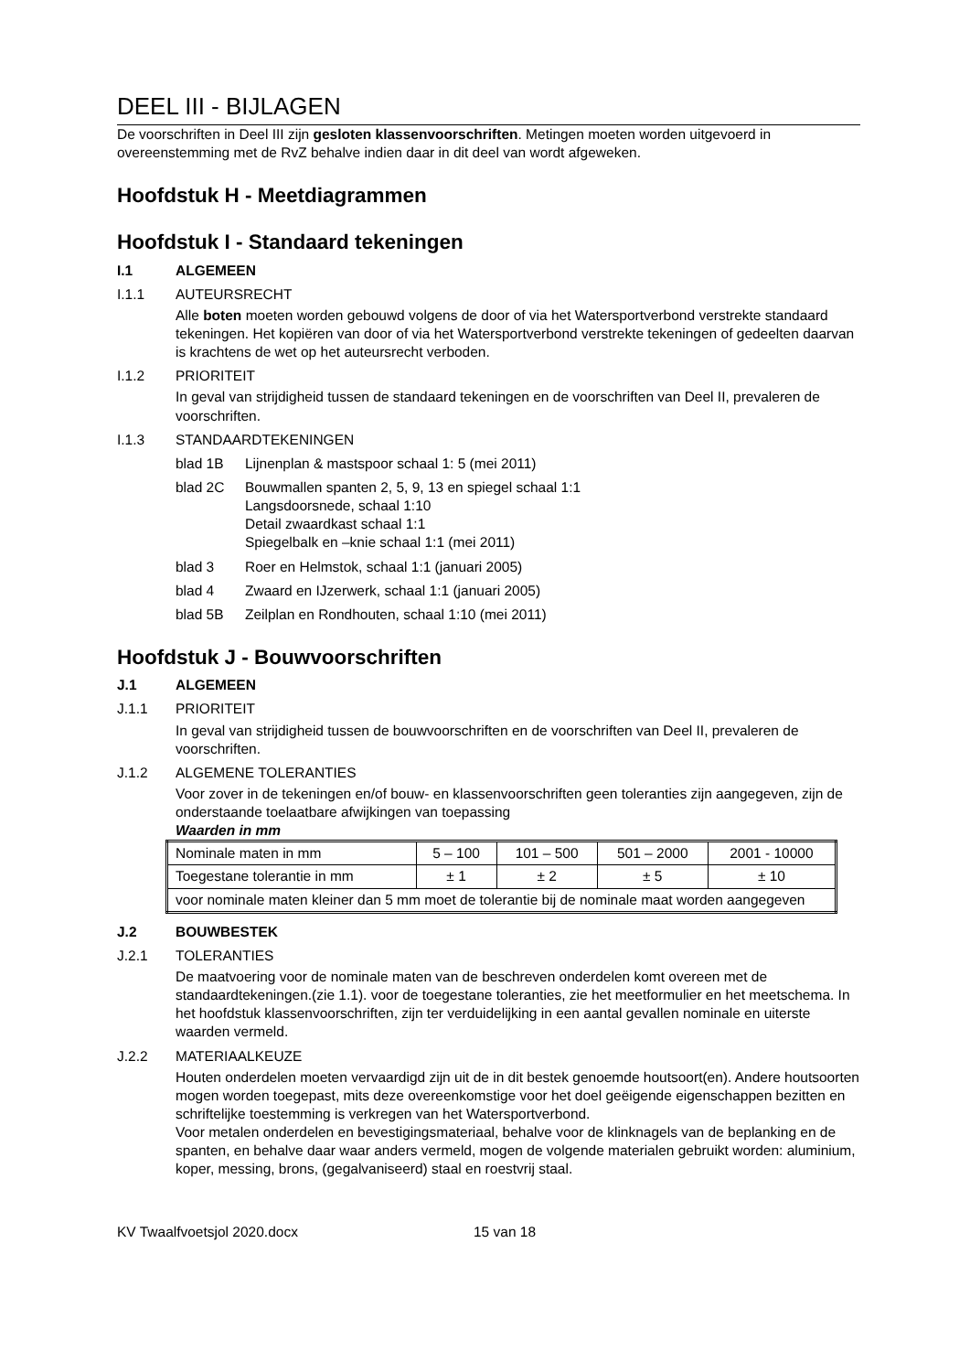DEEL III - BIJLAGEN
De voorschriften in Deel III zijn gesloten klassenvoorschriften. Metingen moeten worden uitgevoerd in overeenstemming met de RvZ behalve indien daar in dit deel van wordt afgeweken.
Hoofdstuk H - Meetdiagrammen
Hoofdstuk I - Standaard tekeningen
I.1 ALGEMEEN
I.1.1 AUTEURSRECHT
Alle boten moeten worden gebouwd volgens de door of via het Watersportverbond verstrekte standaard tekeningen. Het kopiëren van door of via het Watersportverbond verstrekte tekeningen of gedeelten daarvan is krachtens de wet op het auteursrecht verboden.
I.1.2 PRIORITEIT
In geval van strijdigheid tussen de standaard tekeningen en de voorschriften van Deel II, prevaleren de voorschriften.
I.1.3 STANDAARDTEKENINGEN
blad 1B Lijnenplan & mastspoor schaal 1: 5 (mei 2011)
blad 2C Bouwmallen spanten 2, 5, 9, 13 en spiegel schaal 1:1
Langsdoorsnede, schaal 1:10
Detail zwaardkast schaal 1:1
Spiegelbalk en –knie schaal 1:1 (mei 2011)
blad 3 Roer en Helmstok, schaal 1:1 (januari 2005)
blad 4 Zwaard en IJzerwerk, schaal 1:1 (januari 2005)
blad 5B Zeilplan en Rondhouten, schaal 1:10 (mei 2011)
Hoofdstuk J - Bouwvoorschriften
J.1 ALGEMEEN
J.1.1 PRIORITEIT
In geval van strijdigheid tussen de bouwvoorschriften en de voorschriften van Deel II, prevaleren de voorschriften.
J.1.2 ALGEMENE TOLERANTIES
Voor zover in de tekeningen en/of bouw- en klassenvoorschriften geen toleranties zijn aangegeven, zijn de onderstaande toelaatbare afwijkingen van toepassing
Waarden in mm
| Nominale maten in mm | 5 – 100 | 101 – 500 | 501 – 2000 | 2001 - 10000 |
| Toegestane tolerantie in mm | ± 1 | ± 2 | ± 5 | ± 10 |
| voor nominale maten kleiner dan 5 mm moet de tolerantie bij de nominale maat worden aangegeven | | | | |
J.2 BOUWBESTEK
J.2.1 TOLERANTIES
De maatvoering voor de nominale maten van de beschreven onderdelen komt overeen met de standaardtekeningen.(zie 1.1). voor de toegestane toleranties, zie het meetformulier en het meetschema. In het hoofdstuk klassenvoorschriften, zijn ter verduidelijking in een aantal gevallen nominale en uiterste waarden vermeld.
J.2.2 MATERIAALKEUZE
Houten onderdelen moeten vervaardigd zijn uit de in dit bestek genoemde houtsoort(en). Andere houtsoorten mogen worden toegepast, mits deze overeenkomstige voor het doel geëigende eigenschappen bezitten en schriftelijke toestemming is verkregen van het Watersportverbond.
Voor metalen onderdelen en bevestigingsmateriaal, behalve voor de klinknagels van de beplanking en de spanten, en behalve daar waar anders vermeld, mogen de volgende materialen gebruikt worden: aluminium, koper, messing, brons, (gegalvaniseerd) staal en roestvrij staal.
KV Twaalfvoetsjol 2020.docx 15 van 18